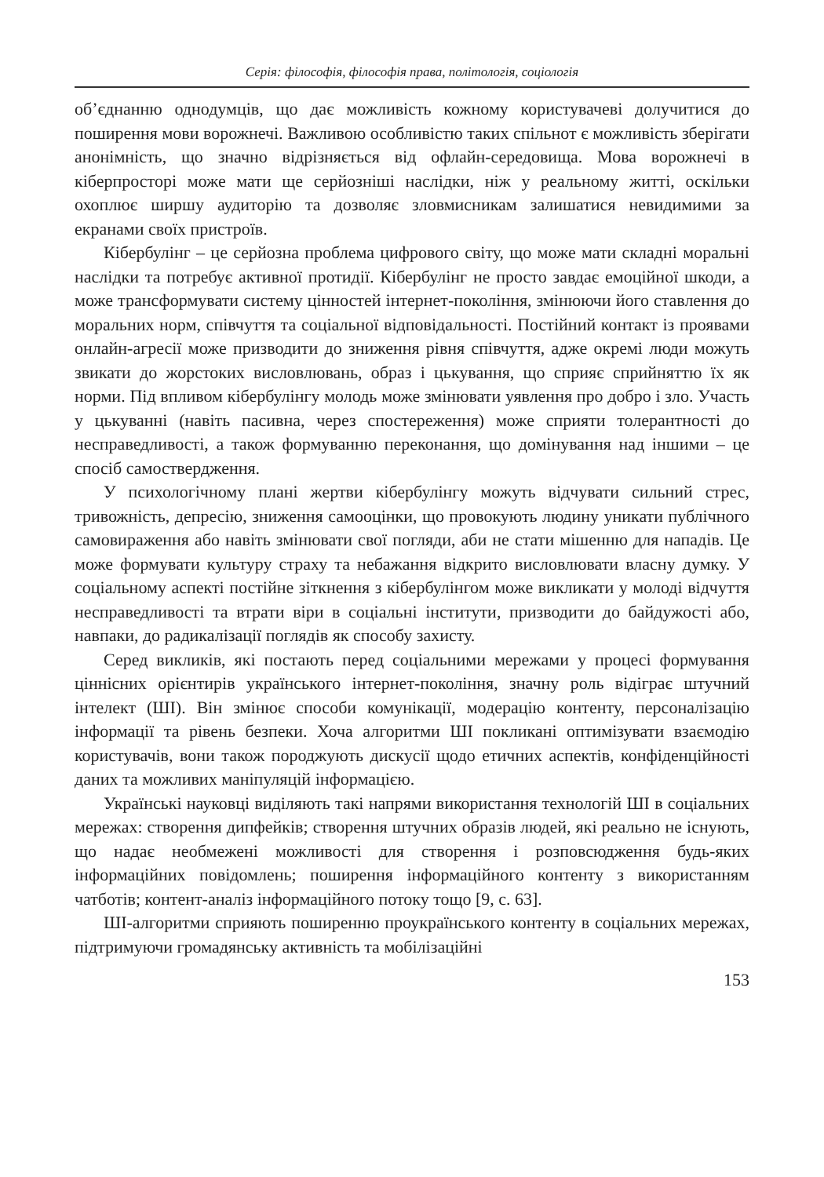Серія: філософія, філософія права, політологія, соціологія
об’єднанню однодумців, що дає можливість кожному користувачеві долучитися до поширення мови ворожнечі. Важливою особливістю таких спільнот є можливість зберігати анонімність, що значно відрізняється від офлайн-середовища. Мова ворожнечі в кіберпросторі може мати ще серйозніші наслідки, ніж у реальному житті, оскільки охоплює ширшу аудиторію та дозволяє зловмисникам залишатися невидимими за екранами своїх пристроїв.
Кібербулінг – це серйозна проблема цифрового світу, що може мати складні моральні наслідки та потребує активної протидії. Кібербулінг не просто завдає емоційної шкоди, а може трансформувати систему цінностей інтернет-покоління, змінюючи його ставлення до моральних норм, співчуття та соціальної відповідальності. Постійний контакт із проявами онлайн-агресії може призводити до зниження рівня співчуття, адже окремі люди можуть звикати до жорстоких висловлювань, образ і цькування, що сприяє сприйняттю їх як норми. Під впливом кібербулінгу молодь може змінювати уявлення про добро і зло. Участь у цькуванні (навіть пасивна, через спостереження) може сприяти толерантності до несправедливості, а також формуванню переконання, що домінування над іншими – це спосіб самоствердження.
У психологічному плані жертви кібербулінгу можуть відчувати сильний стрес, тривожність, депресію, зниження самооцінки, що провокують людину уникати публічного самовираження або навіть змінювати свої погляди, аби не стати мішенню для нападів. Це може формувати культуру страху та небажання відкрито висловлювати власну думку. У соціальному аспекті постійне зіткнення з кібербулінгом може викликати у молоді відчуття несправедливості та втрати віри в соціальні інститути, призводити до байдужості або, навпаки, до радикалізації поглядів як способу захисту.
Серед викликів, які постають перед соціальними мережами у процесі формування ціннісних орієнтирів українського інтернет-покоління, значну роль відіграє штучний інтелект (ШІ). Він змінює способи комунікації, модерацію контенту, персоналізацію інформації та рівень безпеки. Хоча алгоритми ШІ покликані оптимізувати взаємодію користувачів, вони також породжують дискусії щодо етичних аспектів, конфіденційності даних та можливих маніпуляцій інформацією.
Українські науковці виділяють такі напрями використання технологій ШІ в соціальних мережах: створення дипфейків; створення штучних образів людей, які реально не існують, що надає необмежені можливості для створення і розповсюдження будь-яких інформаційних повідомлень; поширення інформаційного контенту з використанням чатботів; контент-аналіз інформаційного потоку тощо [9, с. 63].
ШІ-алгоритми сприяють поширенню проукраїнського контенту в соціальних мережах, підтримуючи громадянську активність та мобілізаційні
153